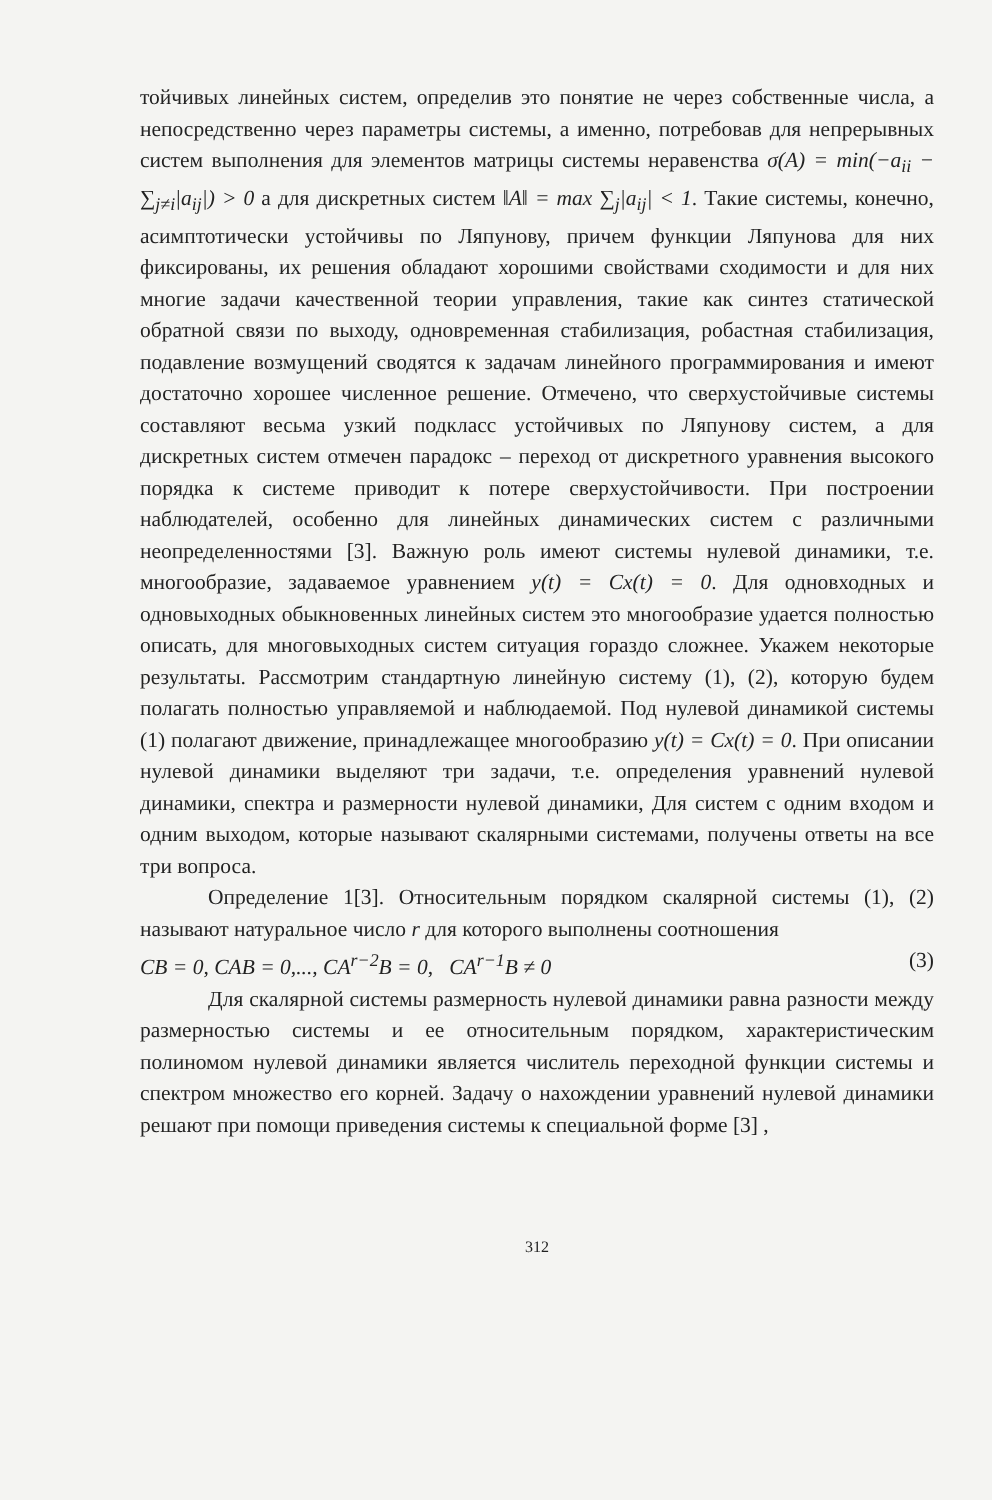тойчивых линейных систем, определив это понятие не через собственные числа, а непосредственно через параметры системы, а именно, потребовав для непрерывных систем выполнения для элементов матрицы системы неравенства σ(A) = min(−a<sub>ii</sub> − ∑<sub>j≠i</sub>|a<sub>ij</sub>|) > 0 а для дискретных систем ‖A‖ = max ∑<sub>j</sub>|a<sub>ij</sub>| < 1. Такие системы, конечно, асимптотически устойчивы по Ляпунову, причем функции Ляпунова для них фиксированы, их решения обладают хорошими свойствами сходимости и для них многие задачи качественной теории управления, такие как синтез статической обратной связи по выходу, одновременная стабилизация, робастная стабилизация, подавление возмущений сводятся к задачам линейного программирования и имеют достаточно хорошее численное решение. Отмечено, что сверхустойчивые системы составляют весьма узкий подкласс устойчивых по Ляпунову систем, а для дискретных систем отмечен парадокс – переход от дискретного уравнения высокого порядка к системе приводит к потере сверхустойчивости. При построении наблюдателей, особенно для линейных динамических систем с различными неопределенностями [3]. Важную роль имеют системы нулевой динамики, т.е. многообразие, задаваемое уравнением y(t) = Cx(t) = 0. Для одновходных и одновыходных обыкновенных линейных систем это многообразие удается полностью описать, для многовыходных систем ситуация гораздо сложнее. Укажем некоторые результаты. Рассмотрим стандартную линейную систему (1), (2), которую будем полагать полностью управляемой и наблюдаемой. Под нулевой динамикой системы (1) полагают движение, принадлежащее многообразию y(t) = Cx(t) = 0. При описании нулевой динамики выделяют три задачи, т.е. определения уравнений нулевой динамики, спектра и размерности нулевой динамики, Для систем с одним входом и одним выходом, которые называют скалярными системами, получены ответы на все три вопроса.
Определение 1[3]. Относительным порядком скалярной системы (1), (2) называют натуральное число r для которого выполнены соотношения
CB = 0, CAB = 0,..., CA<sup>r−2</sup>B = 0, CA<sup>r−1</sup>B ≠ 0 (3)
Для скалярной системы размерность нулевой динамики равна разности между размерностью системы и ее относительным порядком, характеристическим полиномом нулевой динамики является числитель переходной функции системы и спектром множество его корней. Задачу о нахождении уравнений нулевой динамики решают при помощи приведения системы к специальной форме [3] ,
312